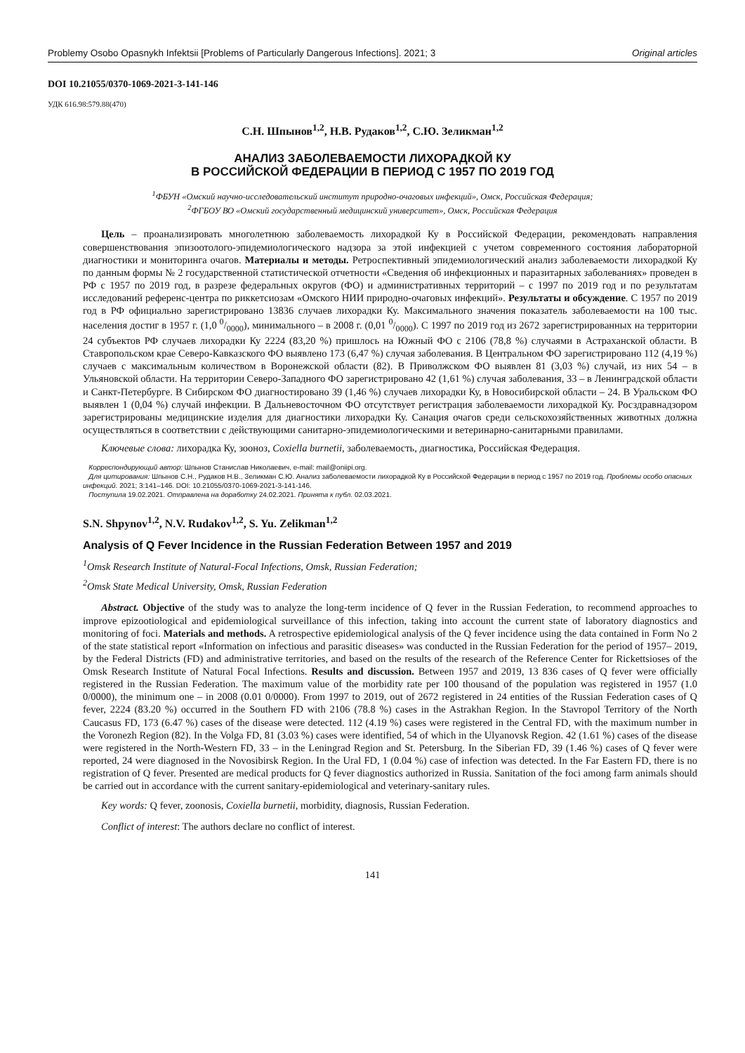Problemy Osobo Opasnykh Infektsii [Problems of Particularly Dangerous Infections]. 2021; 3 Original articles
DOI 10.21055/0370-1069-2021-3-141-146
УДК 616.98:579.88(470)
С.Н. Шпынов<sup>1,2</sup>, Н.В. Рудаков<sup>1,2</sup>, С.Ю. Зеликман<sup>1,2</sup>
АНАЛИЗ ЗАБОЛЕВАЕМОСТИ ЛИХОРАДКОЙ КУ
В РОССИЙСКОЙ ФЕДЕРАЦИИ В ПЕРИОД С 1957 ПО 2019 ГОД
<sup>1</sup> ФБУН «Омский научно-исследовательский институт природно-очаговых инфекций», Омск, Российская Федерация;
<sup>2</sup> ФГБОУ ВО «Омский государственный медицинский университет», Омск, Российская Федерация
Цель – проанализировать многолетнюю заболеваемость лихорадкой Ку в Российской Федерации, рекомендовать направления совершенствования эпизоотолого-эпидемиологического надзора за этой инфекцией с учетом современного состояния лабораторной диагностики и мониторинга очагов. Материалы и методы. Ретроспективный эпидемиологический анализ заболеваемости лихорадкой Ку по данным формы № 2 государственной статистической отчетности «Сведения об инфекционных и паразитарных заболеваниях» проведен в РФ с 1957 по 2019 год, в разрезе федеральных округов (ФО) и административных территорий – с 1997 по 2019 год и по результатам исследований референс-центра по риккетсиозам «Омского НИИ природно-очаговых инфекций». Результаты и обсуждение. С 1957 по 2019 год в РФ официально зарегистрировано 13836 случаев лихорадки Ку. Максимального значения показатель заболеваемости на 100 тыс. населения достиг в 1957 г. (1,0 0/0000), минимального – в 2008 г. (0,01 0/0000). С 1997 по 2019 год из 2672 зарегистрированных на территории 24 субъектов РФ случаев лихорадки Ку 2224 (83,20 %) пришлось на Южный ФО с 2106 (78,8 %) случаями в Астраханской области. В Ставропольском крае Северо-Кавказского ФО выявлено 173 (6,47 %) случая заболевания. В Центральном ФО зарегистрировано 112 (4,19 %) случаев с максимальным количеством в Воронежской области (82). В Приволжском ФО выявлен 81 (3,03 %) случай, из них 54 – в Ульяновской области. На территории Северо-Западного ФО зарегистрировано 42 (1,61 %) случая заболевания, 33 – в Ленинградской области и Санкт-Петербурге. В Сибирском ФО диагностировано 39 (1,46 %) случаев лихорадки Ку, в Новосибирской области – 24. В Уральском ФО выявлен 1 (0,04 %) случай инфекции. В Дальневосточном ФО отсутствует регистрация заболеваемости лихорадкой Ку. Росздравнадзором зарегистрированы медицинские изделия для диагностики лихорадки Ку. Санация очагов среди сельскохозяйственных животных должна осуществляться в соответствии с действующими санитарно-эпидемиологическими и ветеринарно-санитарными правилами.
Ключевые слова: лихорадка Ку, зооноз, Coxiella burnetii, заболеваемость, диагностика, Российская Федерация.
Корреспондирующий автор: Шпынов Станислав Николаевич, e-mail: mail@oniipi.org.
Для цитирования: Шпынов С.Н., Рудаков Н.В., Зеликман С.Ю. Анализ заболеваемости лихорадкой Ку в Российской Федерации в период с 1957 по 2019 год. Проблемы особо опасных инфекций. 2021; 3:141–146. DOI: 10.21055/0370-1069-2021-3-141-146.
Поступила 19.02.2021. Отправлена на доработку 24.02.2021. Принята к публ. 02.03.2021.
S.N. Shpynov<sup>1,2</sup>, N.V. Rudakov<sup>1,2</sup>, S. Yu. Zelikman<sup>1,2</sup>
Analysis of Q Fever Incidence in the Russian Federation Between 1957 and 2019
<sup>1</sup> Omsk Research Institute of Natural-Focal Infections, Omsk, Russian Federation;
<sup>2</sup> Omsk State Medical University, Omsk, Russian Federation
Abstract. Objective of the study was to analyze the long-term incidence of Q fever in the Russian Federation, to recommend approaches to improve epizootiological and epidemiological surveillance of this infection, taking into account the current state of laboratory diagnostics and monitoring of foci. Materials and methods. A retrospective epidemiological analysis of the Q fever incidence using the data contained in Form No 2 of the state statistical report «Information on infectious and parasitic diseases» was conducted in the Russian Federation for the period of 1957– 2019, by the Federal Districts (FD) and administrative territories, and based on the results of the research of the Reference Center for Rickettsioses of the Omsk Research Institute of Natural Focal Infections. Results and discussion. Between 1957 and 2019, 13 836 cases of Q fever were officially registered in the Russian Federation. The maximum value of the morbidity rate per 100 thousand of the population was registered in 1957 (1.0 0/0000), the minimum one – in 2008 (0.01 0/0000). From 1997 to 2019, out of 2672 registered in 24 entities of the Russian Federation cases of Q fever, 2224 (83.20 %) occurred in the Southern FD with 2106 (78.8 %) cases in the Astrakhan Region. In the Stavropol Territory of the North Caucasus FD, 173 (6.47 %) cases of the disease were detected. 112 (4.19 %) cases were registered in the Central FD, with the maximum number in the Voronezh Region (82). In the Volga FD, 81 (3.03 %) cases were identified, 54 of which in the Ulyanovsk Region. 42 (1.61 %) cases of the disease were registered in the North-Western FD, 33 – in the Leningrad Region and St. Petersburg. In the Siberian FD, 39 (1.46 %) cases of Q fever were reported, 24 were diagnosed in the Novosibirsk Region. In the Ural FD, 1 (0.04 %) case of infection was detected. In the Far Eastern FD, there is no registration of Q fever. Presented are medical products for Q fever diagnostics authorized in Russia. Sanitation of the foci among farm animals should be carried out in accordance with the current sanitary-epidemiological and veterinary-sanitary rules.
Key words: Q fever, zoonosis, Coxiella burnetii, morbidity, diagnosis, Russian Federation.
Conflict of interest: The authors declare no conflict of interest.
141